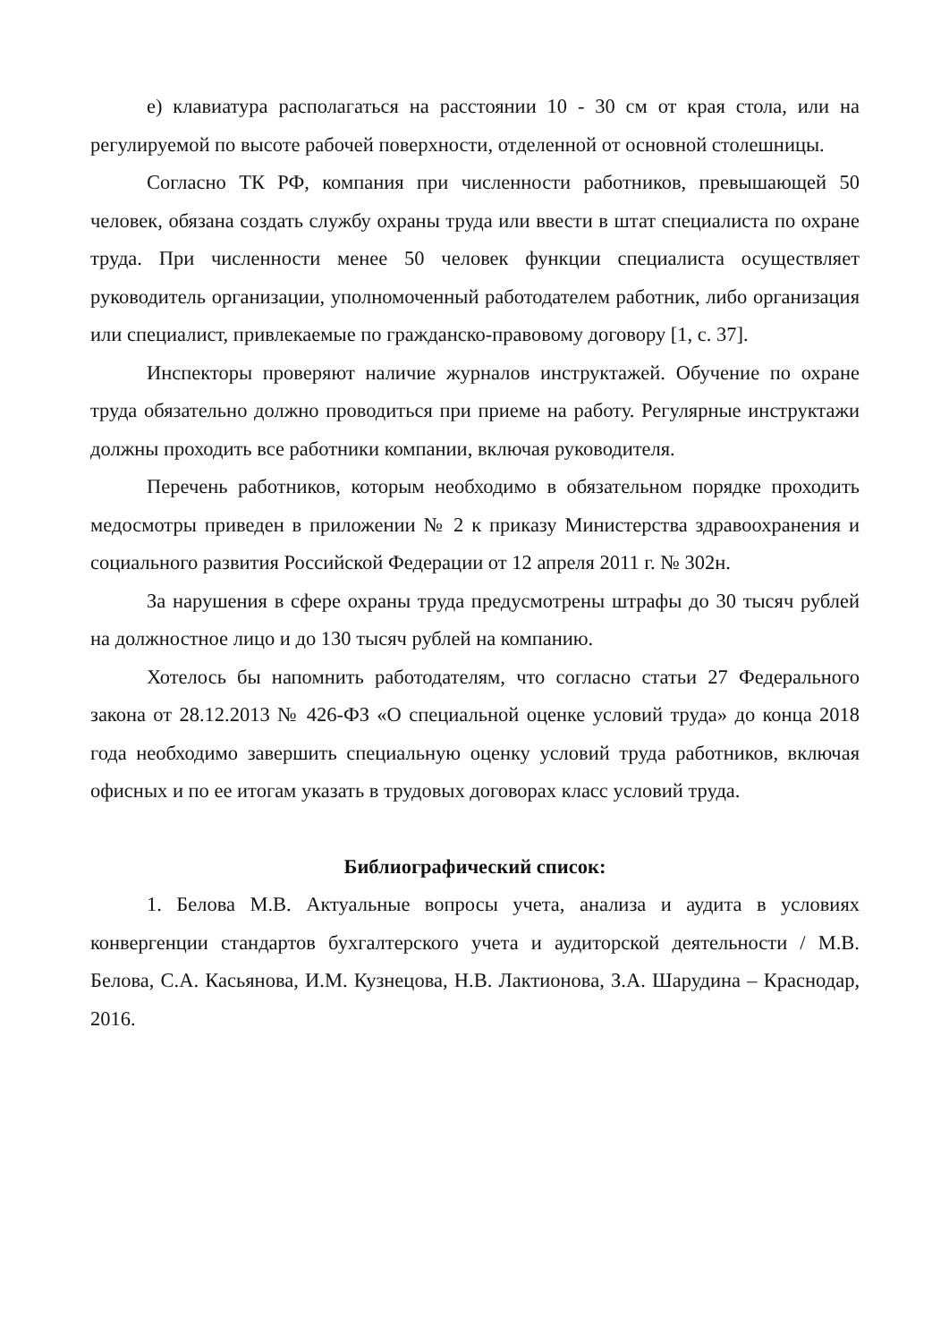е) клавиатура располагаться на расстоянии 10 - 30 см от края стола, или на регулируемой по высоте рабочей поверхности, отделенной от основной столешницы.
Согласно ТК РФ, компания при численности работников, превышающей 50 человек, обязана создать службу охраны труда или ввести в штат специалиста по охране труда. При численности менее 50 человек функции специалиста осуществляет руководитель организации, уполномоченный работодателем работник, либо организация или специалист, привлекаемые по гражданско-правовому договору [1, с. 37].
Инспекторы проверяют наличие журналов инструктажей. Обучение по охране труда обязательно должно проводиться при приеме на работу. Регулярные инструктажи должны проходить все работники компании, включая руководителя.
Перечень работников, которым необходимо в обязательном порядке проходить медосмотры приведен в приложении № 2 к приказу Министерства здравоохранения и социального развития Российской Федерации от 12 апреля 2011 г. № 302н.
За нарушения в сфере охраны труда предусмотрены штрафы до 30 тысяч рублей на должностное лицо и до 130 тысяч рублей на компанию.
Хотелось бы напомнить работодателям, что согласно статьи 27 Федерального закона от 28.12.2013 № 426-ФЗ «О специальной оценке условий труда» до конца 2018 года необходимо завершить специальную оценку условий труда работников, включая офисных и по ее итогам указать в трудовых договорах класс условий труда.
Библиографический список:
1. Белова М.В. Актуальные вопросы учета, анализа и аудита в условиях конвергенции стандартов бухгалтерского учета и аудиторской деятельности / М.В. Белова, С.А. Касьянова, И.М. Кузнецова, Н.В. Лактионова, З.А. Шарудина – Краснодар, 2016.